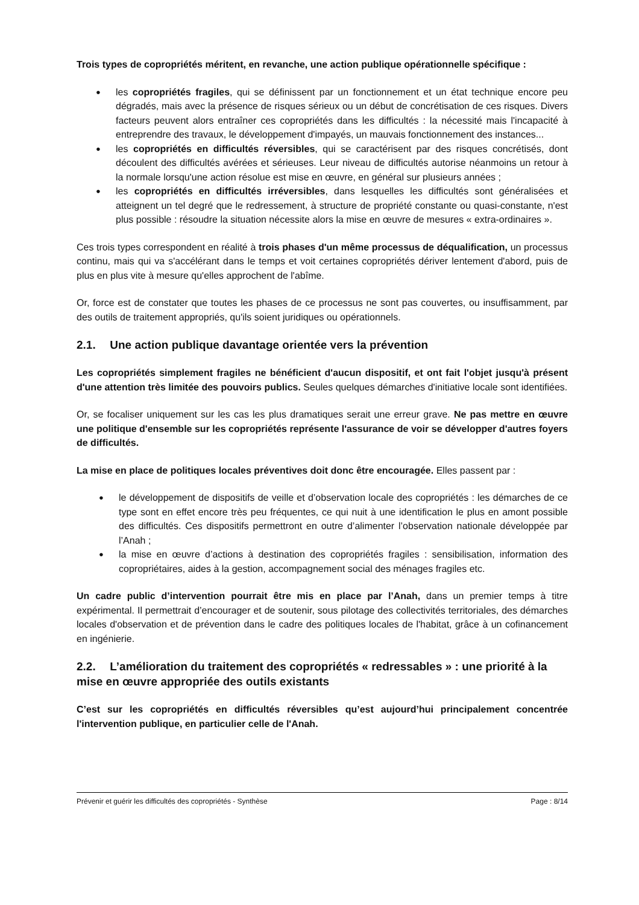Trois types de copropriétés méritent, en revanche, une action publique opérationnelle spécifique :
● les copropriétés fragiles, qui se définissent par un fonctionnement et un état technique encore peu dégradés, mais avec la présence de risques sérieux ou un début de concrétisation de ces risques. Divers facteurs peuvent alors entraîner ces copropriétés dans les difficultés : la nécessité mais l'incapacité à entreprendre des travaux, le développement d'impayés, un mauvais fonctionnement des instances...
● les copropriétés en difficultés réversibles, qui se caractérisent par des risques concrétisés, dont découlent des difficultés avérées et sérieuses. Leur niveau de difficultés autorise néanmoins un retour à la normale lorsqu'une action résolue est mise en œuvre, en général sur plusieurs années ;
● les copropriétés en difficultés irréversibles, dans lesquelles les difficultés sont généralisées et atteignent un tel degré que le redressement, à structure de propriété constante ou quasi-constante, n'est plus possible : résoudre la situation nécessite alors la mise en œuvre de mesures « extra-ordinaires ».
Ces trois types correspondent en réalité à trois phases d'un même processus de déqualification, un processus continu, mais qui va s'accélérant dans le temps et voit certaines copropriétés dériver lentement d'abord, puis de plus en plus vite à mesure qu'elles approchent de l'abîme.
Or, force est de constater que toutes les phases de ce processus ne sont pas couvertes, ou insuffisamment, par des outils de traitement appropriés, qu'ils soient juridiques ou opérationnels.
2.1. Une action publique davantage orientée vers la prévention
Les copropriétés simplement fragiles ne bénéficient d'aucun dispositif, et ont fait l'objet jusqu'à présent d'une attention très limitée des pouvoirs publics. Seules quelques démarches d'initiative locale sont identifiées.
Or, se focaliser uniquement sur les cas les plus dramatiques serait une erreur grave. Ne pas mettre en œuvre une politique d'ensemble sur les copropriétés représente l'assurance de voir se développer d'autres foyers de difficultés.
La mise en place de politiques locales préventives doit donc être encouragée. Elles passent par :
● le développement de dispositifs de veille et d’observation locale des copropriétés : les démarches de ce type sont en effet encore très peu fréquentes, ce qui nuit à une identification le plus en amont possible des difficultés. Ces dispositifs permettront en outre d’alimenter l’observation nationale développée par l’Anah ;
● la mise en œuvre d’actions à destination des copropriétés fragiles : sensibilisation, information des copropriétaires, aides à la gestion, accompagnement social des ménages fragiles etc.
Un cadre public d’intervention pourrait être mis en place par l’Anah, dans un premier temps à titre expérimental. Il permettrait d’encourager et de soutenir, sous pilotage des collectivités territoriales, des démarches locales d'observation et de prévention dans le cadre des politiques locales de l'habitat, grâce à un cofinancement en ingénierie.
2.2. L’amélioration du traitement des copropriétés « redressables » : une priorité à la mise en œuvre appropriée des outils existants
C’est sur les copropriétés en difficultés réversibles qu’est aujourd’hui principalement concentrée l'intervention publique, en particulier celle de l'Anah.
Prévenir et guérir les difficultés des copropriétés - Synthèse Page : 8/14